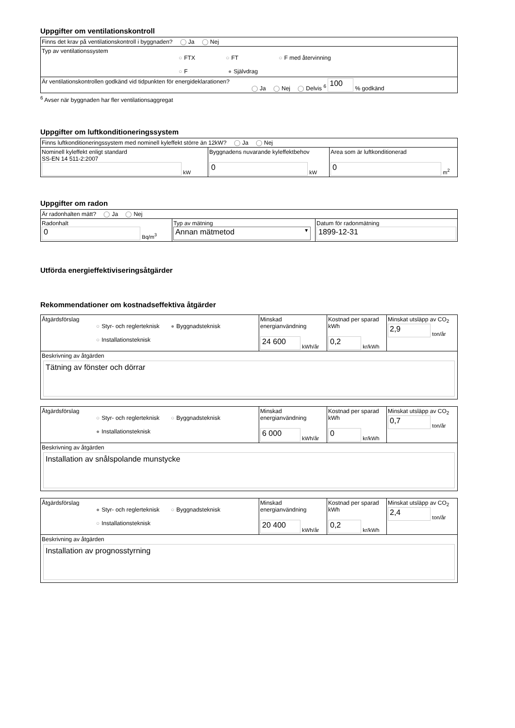Uppgifter om ventilationskontroll
| Finns det krav på ventilationskontroll i byggnaden? ◯ Ja ◯ Nej |
| Typ av ventilationssystem ○ FTX ○ FT ○ F med återvinning ○ F ● Självdrag |
| Är ventilationskontrollen godkänd vid tidpunkten för energideklarationen? ◯ Ja ◯ Nej ◯ Delvis <sup>6</sup> 100 % godkänd |
<sup>6</sup> Avser när byggnaden har fler ventilationsaggregat
Uppgifter om luftkonditioneringssystem
| Finns luftkonditioneringssystem med nominell kyleffekt större än 12kW? ◯ Ja ◯ Nej | | |
| Nominell kyleffekt enligt standard SS-EN 14 511-2:2007 kW | Byggnadens nuvarande kyleffektbehov 0 kW | Area som är luftkonditionerad 0 m<sup>2</sup> |
Uppgifter om radon
| Är radonhalten mätt? ◯ Ja ◯ Nej | | |
| Radonhalt 0 Bq/m<sup>3</sup> | Typ av mätning Annan mätmetod ▼ | Datum för radonmätning 1899-12-31 |
Utförda energieffektiviseringsåtgärder
Rekommendationer om kostnadseffektiva åtgärder
| Åtgärdsförslag ○ Styr- och reglerteknisk ● Byggnadsteknisk ○ Installationsteknisk | Minskad energianvändning 24 600 kWh/år | Kostnad per sparad kWh 0,2 kr/kWh | Minskat utsläpp av CO<sub>2</sub> 2,9 ton/år |
| Beskrivning av åtgärden Tätning av fönster och dörrar | | | |
| Åtgärdsförslag ○ Styr- och reglerteknisk ○ Byggnadsteknisk ● Installationsteknisk | Minskad energianvändning 6 000 kWh/år | Kostnad per sparad kWh 0 kr/kWh | Minskat utsläpp av CO<sub>2</sub> 0,7 ton/år |
| Beskrivning av åtgärden Installation av snålspolande munstycke | | | |
| Åtgärdsförslag ● Styr- och reglerteknisk ○ Byggnadsteknisk ○ Installationsteknisk | Minskad energianvändning 20 400 kWh/år | Kostnad per sparad kWh 0,2 kr/kWh | Minskat utsläpp av CO<sub>2</sub> 2,4 ton/år |
| Beskrivning av åtgärden Installation av prognosstyrning | | | |